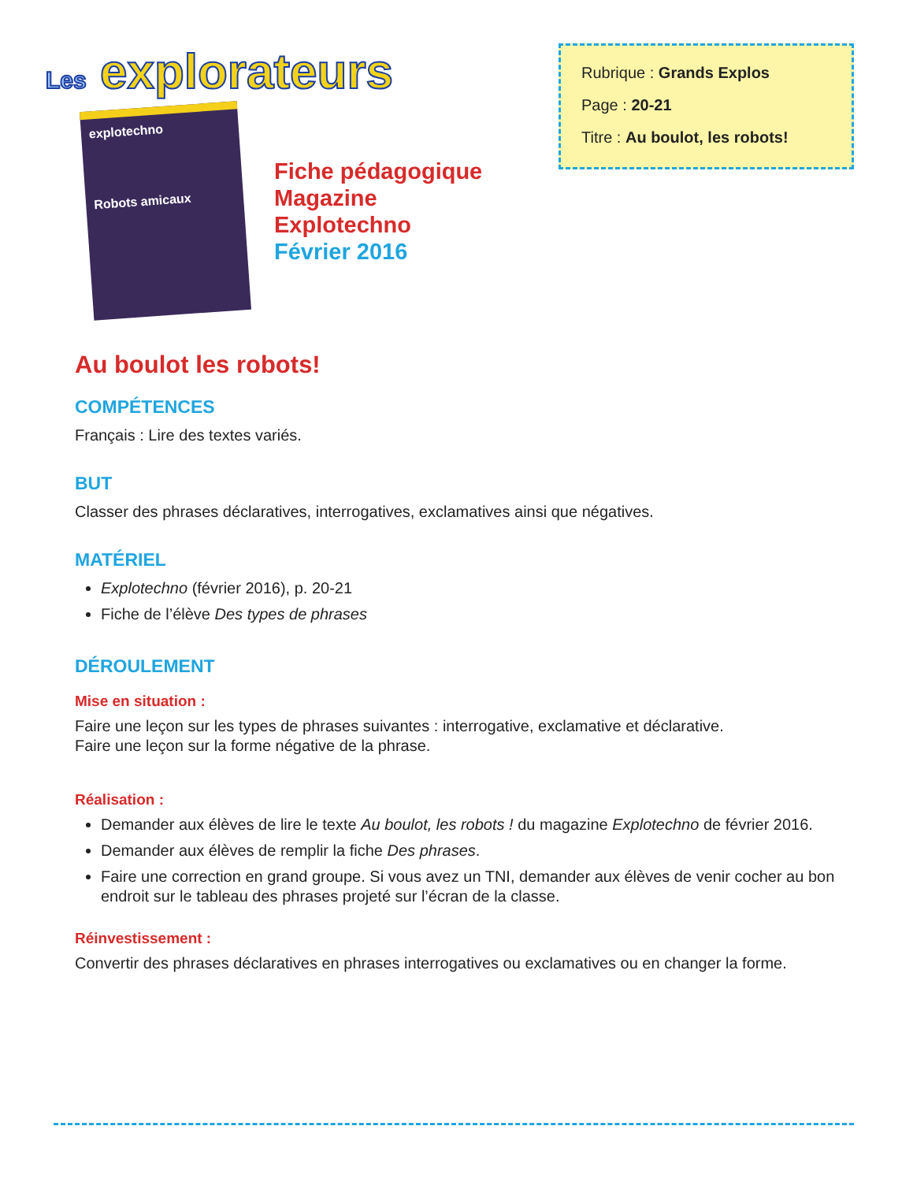Les explorateurs
Rubrique : Grands Explos
Page : 20-21
Titre : Au boulot, les robots!
explotechno
Robots amicaux
Fiche pédagogique
Magazine
Explotechno
Février 2016
Au boulot les robots!
COMPÉTENCES
Français : Lire des textes variés.
BUT
Classer des phrases déclaratives, interrogatives, exclamatives ainsi que négatives.
MATÉRIEL
Explotechno (février 2016), p. 20-21
Fiche de l’élève Des types de phrases
DÉROULEMENT
Mise en situation :
Faire une leçon sur les types de phrases suivantes : interrogative, exclamative et déclarative.
Faire une leçon sur la forme négative de la phrase.
Réalisation :
Demander aux élèves de lire le texte Au boulot, les robots ! du magazine Explotechno de février 2016.
Demander aux élèves de remplir la fiche Des phrases.
Faire une correction en grand groupe. Si vous avez un TNI, demander aux élèves de venir cocher au bon endroit sur le tableau des phrases projeté sur l’écran de la classe.
Réinvestissement :
Convertir des phrases déclaratives en phrases interrogatives ou exclamatives ou en changer la forme.